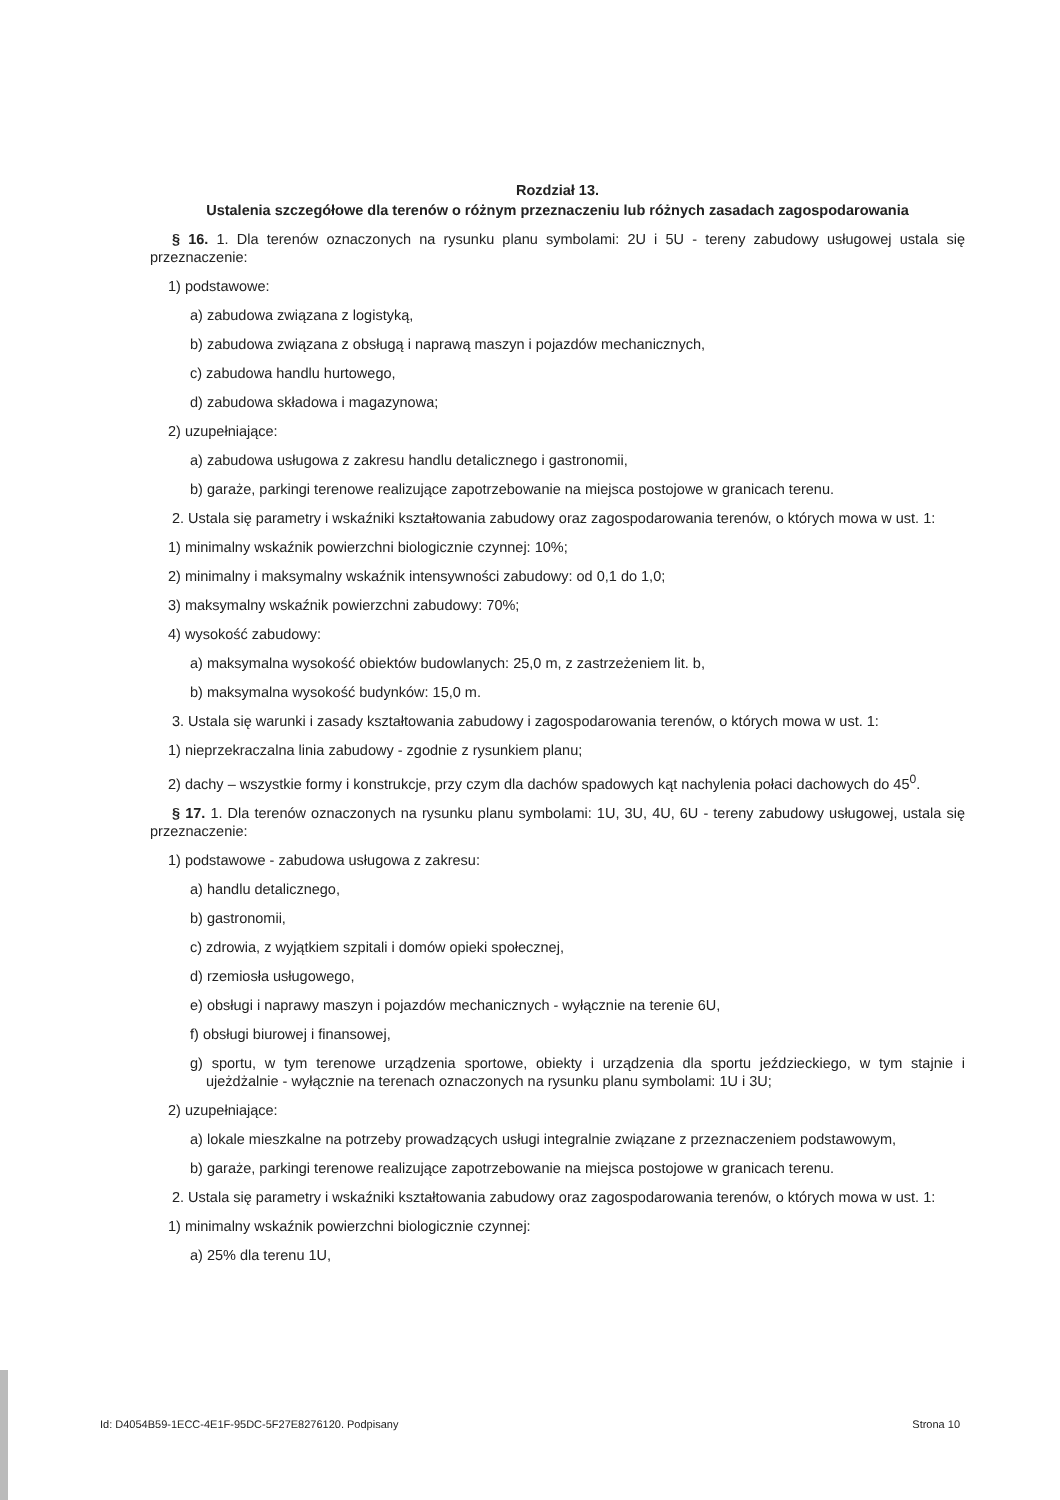Rozdział 13.
Ustalenia szczegółowe dla terenów o różnym przeznaczeniu lub różnych zasadach zagospodarowania
§ 16. 1. Dla terenów oznaczonych na rysunku planu symbolami: 2U i 5U - tereny zabudowy usługowej ustala się przeznaczenie:
1) podstawowe:
a) zabudowa związana z logistyką,
b) zabudowa związana z obsługą i naprawą maszyn i pojazdów mechanicznych,
c) zabudowa handlu hurtowego,
d) zabudowa składowa i magazynowa;
2) uzupełniające:
a) zabudowa usługowa z zakresu handlu detalicznego i gastronomii,
b) garaże, parkingi terenowe realizujące zapotrzebowanie na miejsca postojowe w granicach terenu.
2. Ustala się parametry i wskaźniki kształtowania zabudowy oraz zagospodarowania terenów, o których mowa w ust. 1:
1) minimalny wskaźnik powierzchni biologicznie czynnej: 10%;
2) minimalny i maksymalny wskaźnik intensywności zabudowy: od 0,1 do 1,0;
3) maksymalny wskaźnik powierzchni zabudowy: 70%;
4) wysokość zabudowy:
a) maksymalna wysokość obiektów budowlanych: 25,0 m, z zastrzeżeniem lit. b,
b) maksymalna wysokość budynków: 15,0 m.
3. Ustala się warunki i zasady kształtowania zabudowy i zagospodarowania terenów, o których mowa w ust. 1:
1) nieprzekraczalna linia zabudowy - zgodnie z rysunkiem planu;
2) dachy – wszystkie formy i konstrukcje, przy czym dla dachów spadowych kąt nachylenia połaci dachowych do 45<sup>0</sup>.
§ 17. 1. Dla terenów oznaczonych na rysunku planu symbolami: 1U, 3U, 4U, 6U - tereny zabudowy usługowej, ustala się przeznaczenie:
1) podstawowe - zabudowa usługowa z zakresu:
a) handlu detalicznego,
b) gastronomii,
c) zdrowia, z wyjątkiem szpitali i domów opieki społecznej,
d) rzemiosła usługowego,
e) obsługi i naprawy maszyn i pojazdów mechanicznych - wyłącznie na terenie 6U,
f) obsługi biurowej i finansowej,
g) sportu, w tym terenowe urządzenia sportowe, obiekty i urządzenia dla sportu jeździeckiego, w tym stajnie i ujeżdżalnie - wyłącznie na terenach oznaczonych na rysunku planu symbolami: 1U i 3U;
2) uzupełniające:
a) lokale mieszkalne na potrzeby prowadzących usługi integralnie związane z przeznaczeniem podstawowym,
b) garaże, parkingi terenowe realizujące zapotrzebowanie na miejsca postojowe w granicach terenu.
2. Ustala się parametry i wskaźniki kształtowania zabudowy oraz zagospodarowania terenów, o których mowa w ust. 1:
1) minimalny wskaźnik powierzchni biologicznie czynnej:
a) 25% dla terenu 1U,
Id: D4054B59-1ECC-4E1F-95DC-5F27E8276120. Podpisany Strona 10